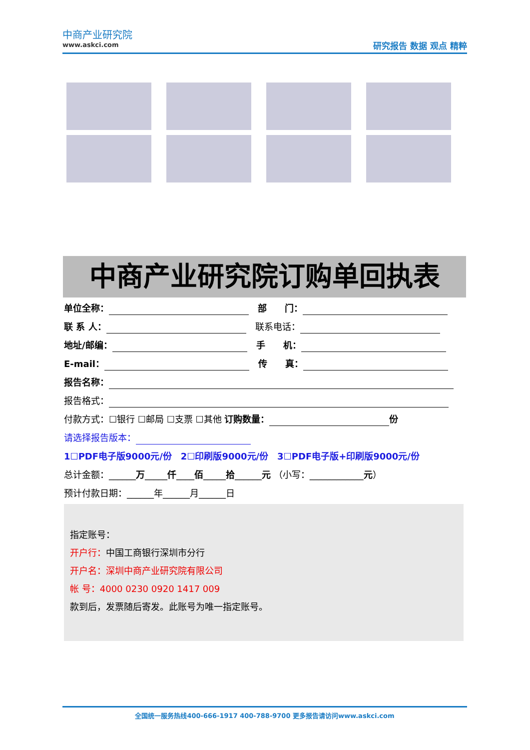中商产业研究院
www.askci.com
研究报告 数据 观点 精粹
中商产业研究院订购单回执表
单位全称：　部　　门：
联 系 人：　联系电话：
地址/邮编：　手　　机：
E-mail：　传　　真：
报告名称：
报告格式：
付款方式：☐银行 ☐邮局 ☐支票 ☐其他 订购数量： 份
请选择报告版本：
1☐PDF电子版9000元/份　2☐印刷版9000元/份　3☐PDF电子版+印刷版9000元/份
总计金额：______万_____仟____佰_____拾______元 （小写：____________元）
预计付款日期：______年______月______日
指定账号：
开户行：中国工商银行深圳市分行
开户名：深圳中商产业研究院有限公司
帐 号：4000 0230 0920 1417 009
款到后，发票随后寄发。此账号为唯一指定账号。
全国统一服务热线400-666-1917 400-788-9700 更多报告请访问www.askci.com